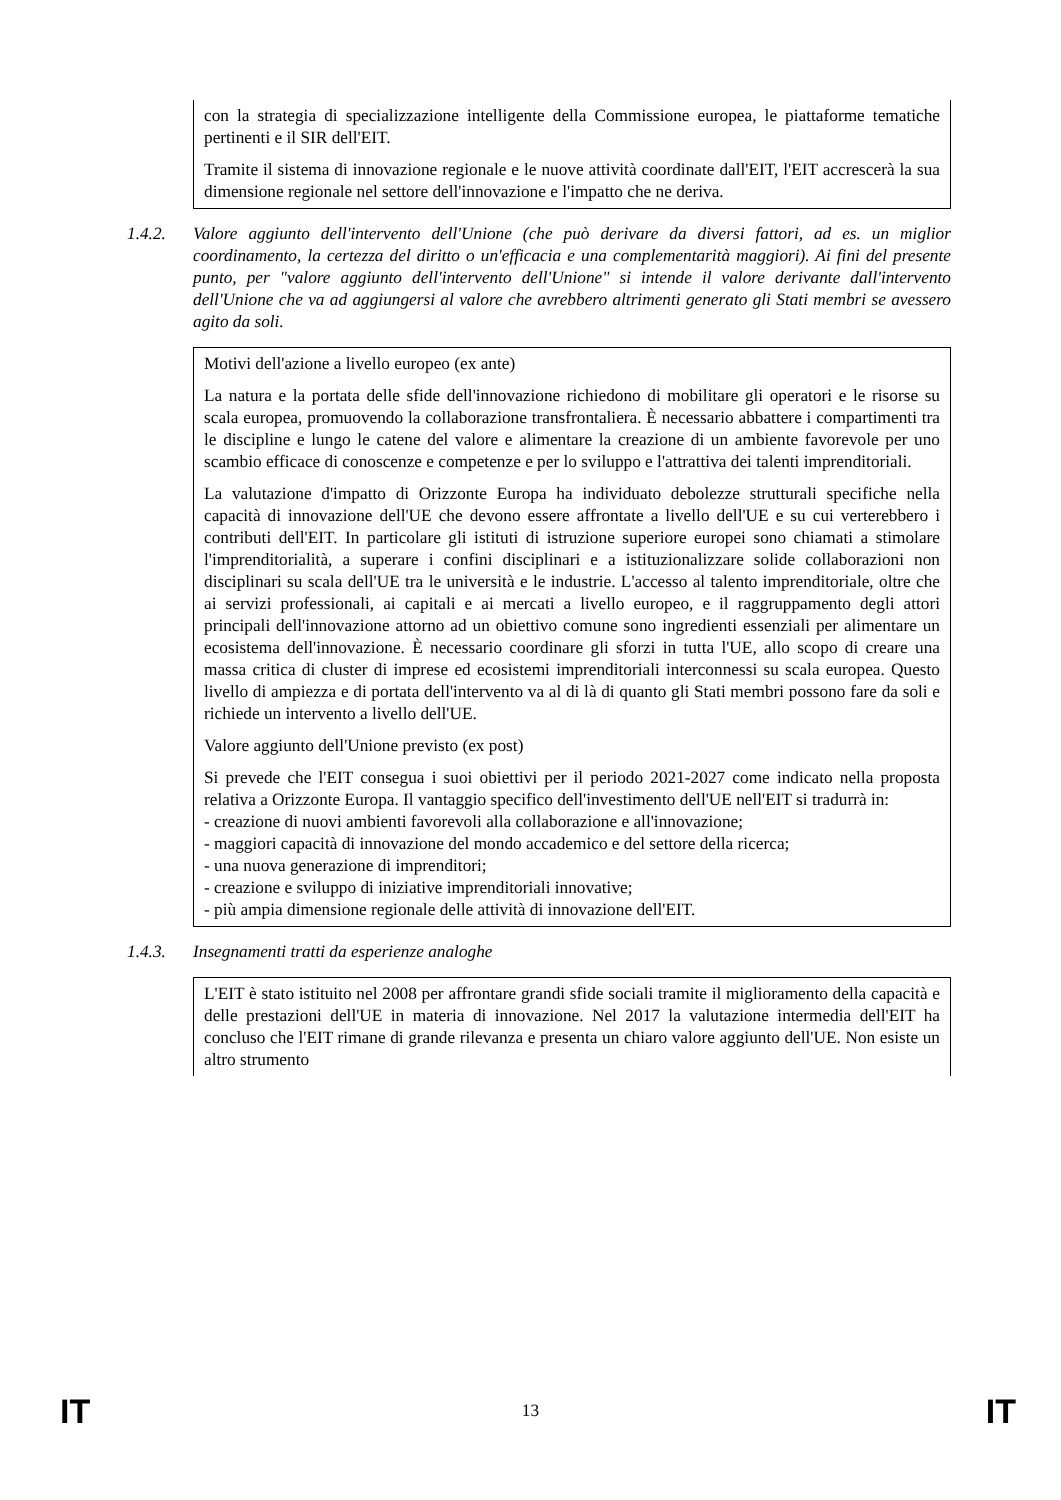con la strategia di specializzazione intelligente della Commissione europea, le piattaforme tematiche pertinenti e il SIR dell'EIT.
Tramite il sistema di innovazione regionale e le nuove attività coordinate dall'EIT, l'EIT accrescerà la sua dimensione regionale nel settore dell'innovazione e l'impatto che ne deriva.
1.4.2. Valore aggiunto dell'intervento dell'Unione (che può derivare da diversi fattori, ad es. un miglior coordinamento, la certezza del diritto o un'efficacia e una complementarità maggiori). Ai fini del presente punto, per "valore aggiunto dell'intervento dell'Unione" si intende il valore derivante dall'intervento dell'Unione che va ad aggiungersi al valore che avrebbero altrimenti generato gli Stati membri se avessero agito da soli.
Motivi dell'azione a livello europeo (ex ante)
La natura e la portata delle sfide dell'innovazione richiedono di mobilitare gli operatori e le risorse su scala europea, promuovendo la collaborazione transfrontaliera. È necessario abbattere i compartimenti tra le discipline e lungo le catene del valore e alimentare la creazione di un ambiente favorevole per uno scambio efficace di conoscenze e competenze e per lo sviluppo e l'attrattiva dei talenti imprenditoriali.
La valutazione d'impatto di Orizzonte Europa ha individuato debolezze strutturali specifiche nella capacità di innovazione dell'UE che devono essere affrontate a livello dell'UE e su cui verterebbero i contributi dell'EIT. In particolare gli istituti di istruzione superiore europei sono chiamati a stimolare l'imprenditorialità, a superare i confini disciplinari e a istituzionalizzare solide collaborazioni non disciplinari su scala dell'UE tra le università e le industrie. L'accesso al talento imprenditoriale, oltre che ai servizi professionali, ai capitali e ai mercati a livello europeo, e il raggruppamento degli attori principali dell'innovazione attorno ad un obiettivo comune sono ingredienti essenziali per alimentare un ecosistema dell'innovazione. È necessario coordinare gli sforzi in tutta l'UE, allo scopo di creare una massa critica di cluster di imprese ed ecosistemi imprenditoriali interconnessi su scala europea. Questo livello di ampiezza e di portata dell'intervento va al di là di quanto gli Stati membri possono fare da soli e richiede un intervento a livello dell'UE.
Valore aggiunto dell'Unione previsto (ex post)
Si prevede che l'EIT consegua i suoi obiettivi per il periodo 2021-2027 come indicato nella proposta relativa a Orizzonte Europa. Il vantaggio specifico dell'investimento dell'UE nell'EIT si tradurrà in:
- creazione di nuovi ambienti favorevoli alla collaborazione e all'innovazione;
- maggiori capacità di innovazione del mondo accademico e del settore della ricerca;
- una nuova generazione di imprenditori;
- creazione e sviluppo di iniziative imprenditoriali innovative;
- più ampia dimensione regionale delle attività di innovazione dell'EIT.
1.4.3. Insegnamenti tratti da esperienze analoghe
L'EIT è stato istituito nel 2008 per affrontare grandi sfide sociali tramite il miglioramento della capacità e delle prestazioni dell'UE in materia di innovazione. Nel 2017 la valutazione intermedia dell'EIT ha concluso che l'EIT rimane di grande rilevanza e presenta un chiaro valore aggiunto dell'UE. Non esiste un altro strumento
IT 13 IT